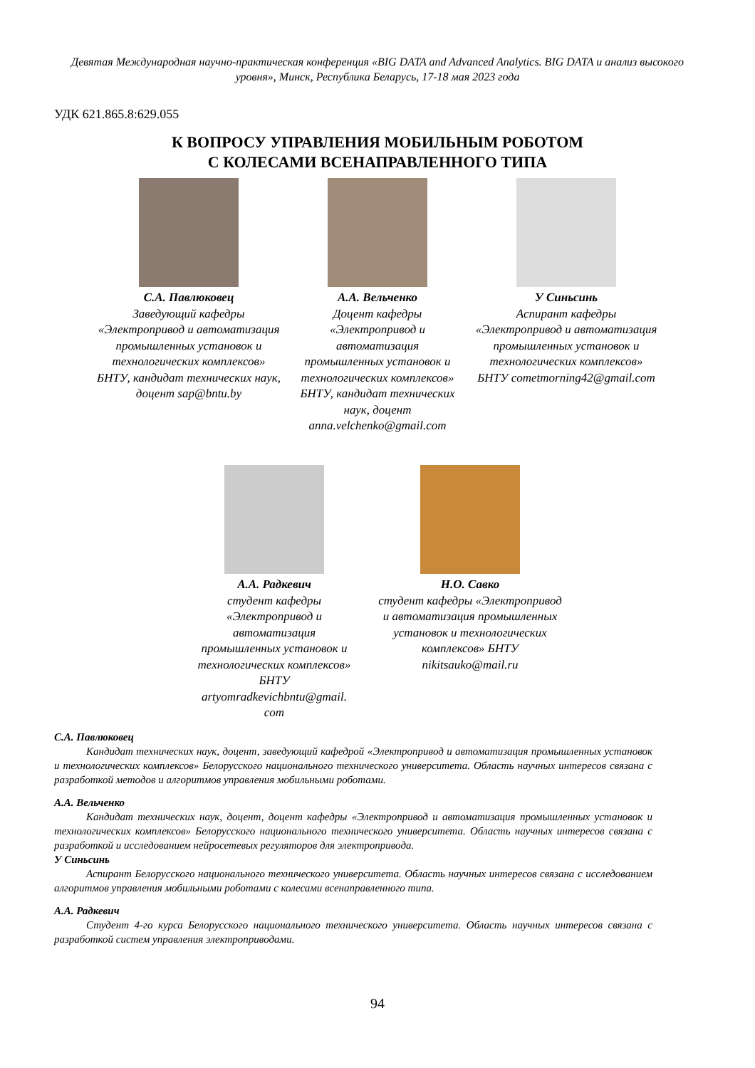Девятая Международная научно-практическая конференция «BIG DATA and Advanced Analytics. BIG DATA и анализ высокого уровня», Минск, Республика Беларусь, 17-18 мая 2023 года
УДК 621.865.8:629.055
К ВОПРОСУ УПРАВЛЕНИЯ МОБИЛЬНЫМ РОБОТОМ
С КОЛЕСАМИ ВСЕНАПРАВЛЕННОГО ТИПА
С.А. Павлюковец
Заведующий кафедры «Электропривод и автоматизация промышленных установок и технологических комплексов» БНТУ, кандидат технических наук, доцент sap@bntu.by
А.А. Вельченко
Доцент кафедры «Электропривод и автоматизация промышленных установок и технологических комплексов» БНТУ, кандидат технических наук, доцент anna.velchenko@gmail.com
У Синьсинь
Аспирант кафедры «Электропривод и автоматизация промышленных установок и технологических комплексов» БНТУ cometmorning42@gmail.com
А.А. Радкевич
студент кафедры «Электропривод и автоматизация промышленных установок и технологических комплексов» БНТУ artyomradkevichbntu@gmail. com
Н.О. Савко
студент кафедры «Электропривод и автоматизация промышленных установок и технологических комплексов» БНТУ nikitsauko@mail.ru
С.А. Павлюковец
   Кандидат технических наук, доцент, заведующий кафедрой «Электропривод и автоматизация промышленных установок и технологических комплексов» Белорусского национального технического университета. Область научных интересов связана с разработкой методов и алгоритмов управления мобильными роботами.
А.А. Вельченко
   Кандидат технических наук, доцент, доцент кафедры «Электропривод и автоматизация промышленных установок и технологических комплексов» Белорусского национального технического университета. Область научных интересов связана с разработкой и исследованием нейросетевых регуляторов для электропривода.
У Синьсинь
   Аспирант Белорусского национального технического университета. Область научных интересов связана с исследованием алгоритмов управления мобильными роботами с колесами всенаправленного типа.
А.А. Радкевич
   Студент 4-го курса Белорусского национального технического университета. Область научных интересов связана с разработкой систем управления электроприводами.
94